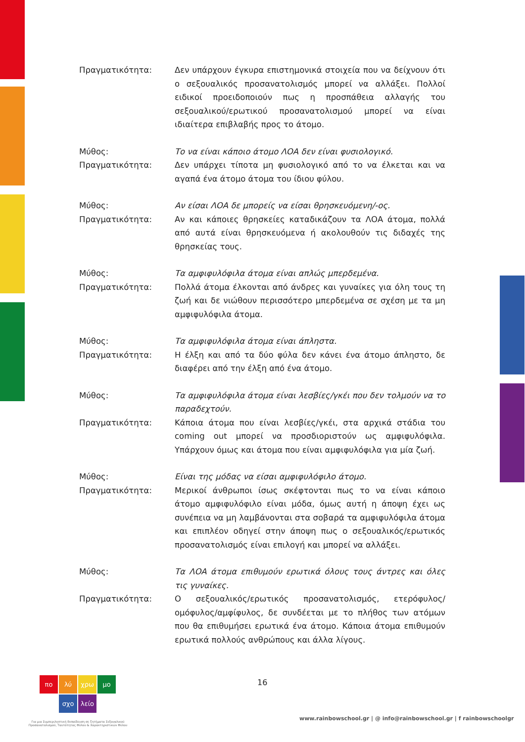Πραγματικότητα: Δεν υπάρχουν έγκυρα επιστημονικά στοιχεία που να δείχνουν ότι ο σεξουαλικός προσανατολισμός μπορεί να αλλάξει. Πολλοί ειδικοί προειδοποιούν πως η προσπάθεια αλλαγής του σεξουαλικού/ερωτικού προσανατολισμού μπορεί να είναι ιδιαίτερα επιβλαβής προς το άτομο.
Μύθος: Το να είναι κάποιο άτομο ΛΟΑ δεν είναι φυσιολογικό.
Πραγματικότητα: Δεν υπάρχει τίποτα μη φυσιολογικό από το να έλκεται και να αγαπά ένα άτομο άτομα του ίδιου φύλου.
Μύθος: Αν είσαι ΛΟΑ δε μπορείς να είσαι θρησκευόμενη/-ος.
Πραγματικότητα: Αν και κάποιες θρησκείες καταδικάζουν τα ΛΟΑ άτομα, πολλά από αυτά είναι θρησκευόμενα ή ακολουθούν τις διδαχές της θρησκείας τους.
Μύθος: Τα αμφιφυλόφιλα άτομα είναι απλώς μπερδεμένα.
Πραγματικότητα: Πολλά άτομα έλκονται από άνδρες και γυναίκες για όλη τους τη ζωή και δε νιώθουν περισσότερο μπερδεμένα σε σχέση με τα μη αμφιφυλόφιλα άτομα.
Μύθος: Τα αμφιφυλόφιλα άτομα είναι άπληστα.
Πραγματικότητα: Η έλξη και από τα δύο φύλα δεν κάνει ένα άτομο άπληστο, δε διαφέρει από την έλξη από ένα άτομο.
Μύθος: Τα αμφιφυλόφιλα άτομα είναι λεσβίες/γκέι που δεν τολμούν να το παραδεχτούν.
Πραγματικότητα: Κάποια άτομα που είναι λεσβίες/γκέι, στα αρχικά στάδια του coming out μπορεί να προσδιοριστούν ως αμφιφυλόφιλα. Υπάρχουν όμως και άτομα που είναι αμφιφυλόφιλα για μία ζωή.
Μύθος: Είναι της μόδας να είσαι αμφιφυλόφιλο άτομο.
Πραγματικότητα: Μερικοί άνθρωποι ίσως σκέφτονται πως το να είναι κάποιο άτομο αμφιφυλόφιλο είναι μόδα, όμως αυτή η άποψη έχει ως συνέπεια να μη λαμβάνονται στα σοβαρά τα αμφιφυλόφιλα άτομα και επιπλέον οδηγεί στην άποψη πως ο σεξουαλικός/ερωτικός προσανατολισμός είναι επιλογή και μπορεί να αλλάξει.
Μύθος: Τα ΛΟΑ άτομα επιθυμούν ερωτικά όλους τους άντρες και όλες τις γυναίκες.
Πραγματικότητα: Ο σεξουαλικός/ερωτικός προσανατολισμός, ετερόφυλος/ομόφυλος/αμφίφυλος, δε συνδέεται με το πλήθος των ατόμων που θα επιθυμήσει ερωτικά ένα άτομο. Κάποια άτομα επιθυμούν ερωτικά πολλούς ανθρώπους και άλλα λίγους.
πο λύ χρω μο
σχο λείο
Για μια Συμπεριληπτική Εκπαίδευση σε ζητήματα Σεξουαλικού Προσανατολισμού, Ταυτότητας Φύλου & Χαρακτηριστικών Φύλου
16
www.rainbowschool.gr | @ info@rainbowschool.gr | f rainbowschoolgr